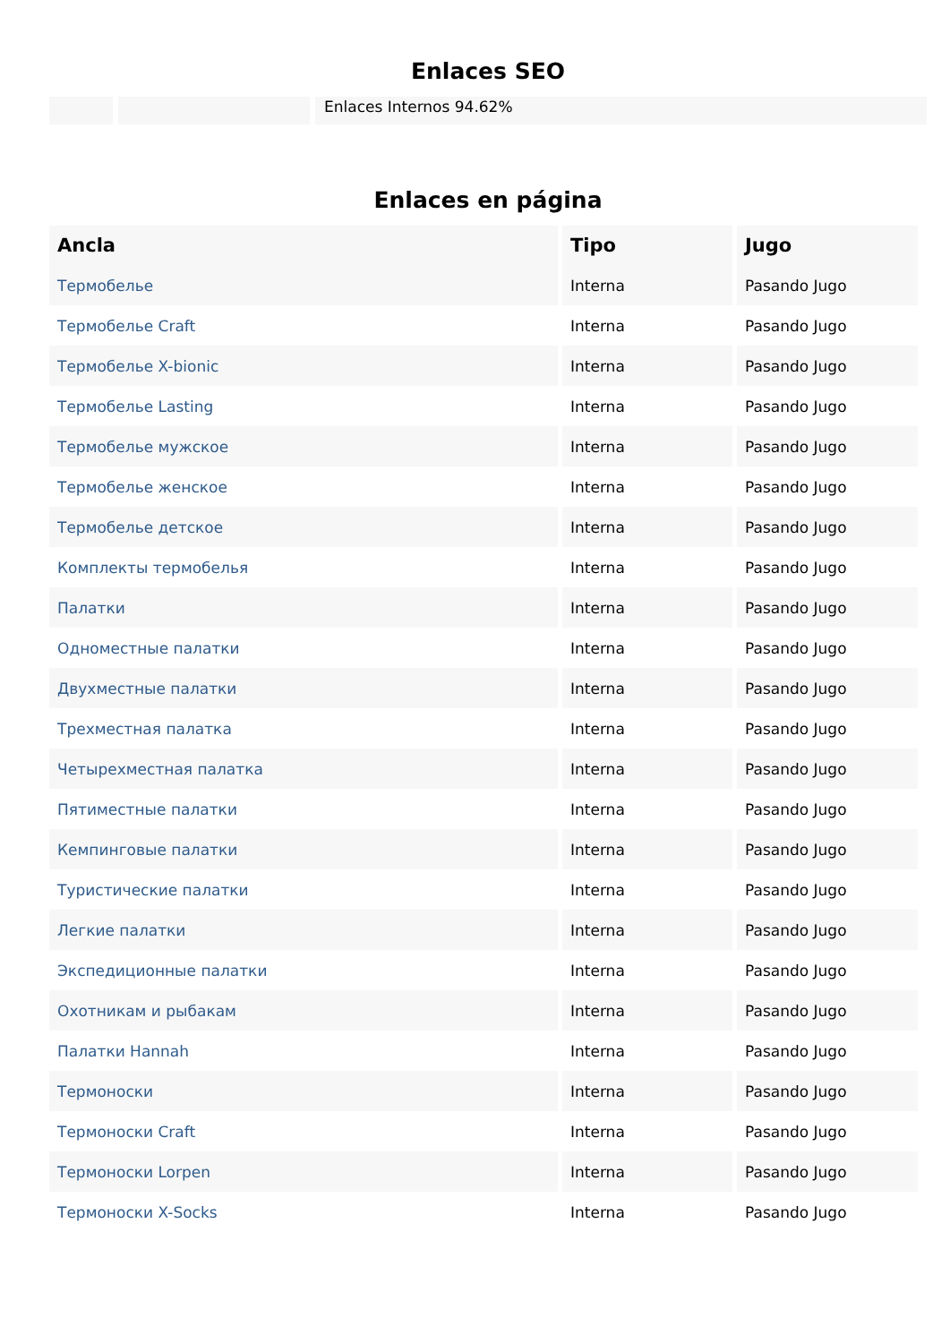Enlaces SEO
Enlaces Internos 94.62%
Enlaces en página
| Ancla | Tipo | Jugo |
| --- | --- | --- |
| Термобелье | Interna | Pasando Jugo |
| Термобелье Craft | Interna | Pasando Jugo |
| Термобелье X-bionic | Interna | Pasando Jugo |
| Термобелье Lasting | Interna | Pasando Jugo |
| Термобелье мужское | Interna | Pasando Jugo |
| Термобелье женское | Interna | Pasando Jugo |
| Термобелье детское | Interna | Pasando Jugo |
| Комплекты термобелья | Interna | Pasando Jugo |
| Палатки | Interna | Pasando Jugo |
| Одноместные палатки | Interna | Pasando Jugo |
| Двухместные палатки | Interna | Pasando Jugo |
| Трехместная палатка | Interna | Pasando Jugo |
| Четырехместная палатка | Interna | Pasando Jugo |
| Пятиместные палатки | Interna | Pasando Jugo |
| Кемпинговые палатки | Interna | Pasando Jugo |
| Туристические палатки | Interna | Pasando Jugo |
| Легкие палатки | Interna | Pasando Jugo |
| Экспедиционные палатки | Interna | Pasando Jugo |
| Охотникам и рыбакам | Interna | Pasando Jugo |
| Палатки Hannah | Interna | Pasando Jugo |
| Термоноски | Interna | Pasando Jugo |
| Термоноски Craft | Interna | Pasando Jugo |
| Термоноски Lorpen | Interna | Pasando Jugo |
| Термоноски X-Socks | Interna | Pasando Jugo |